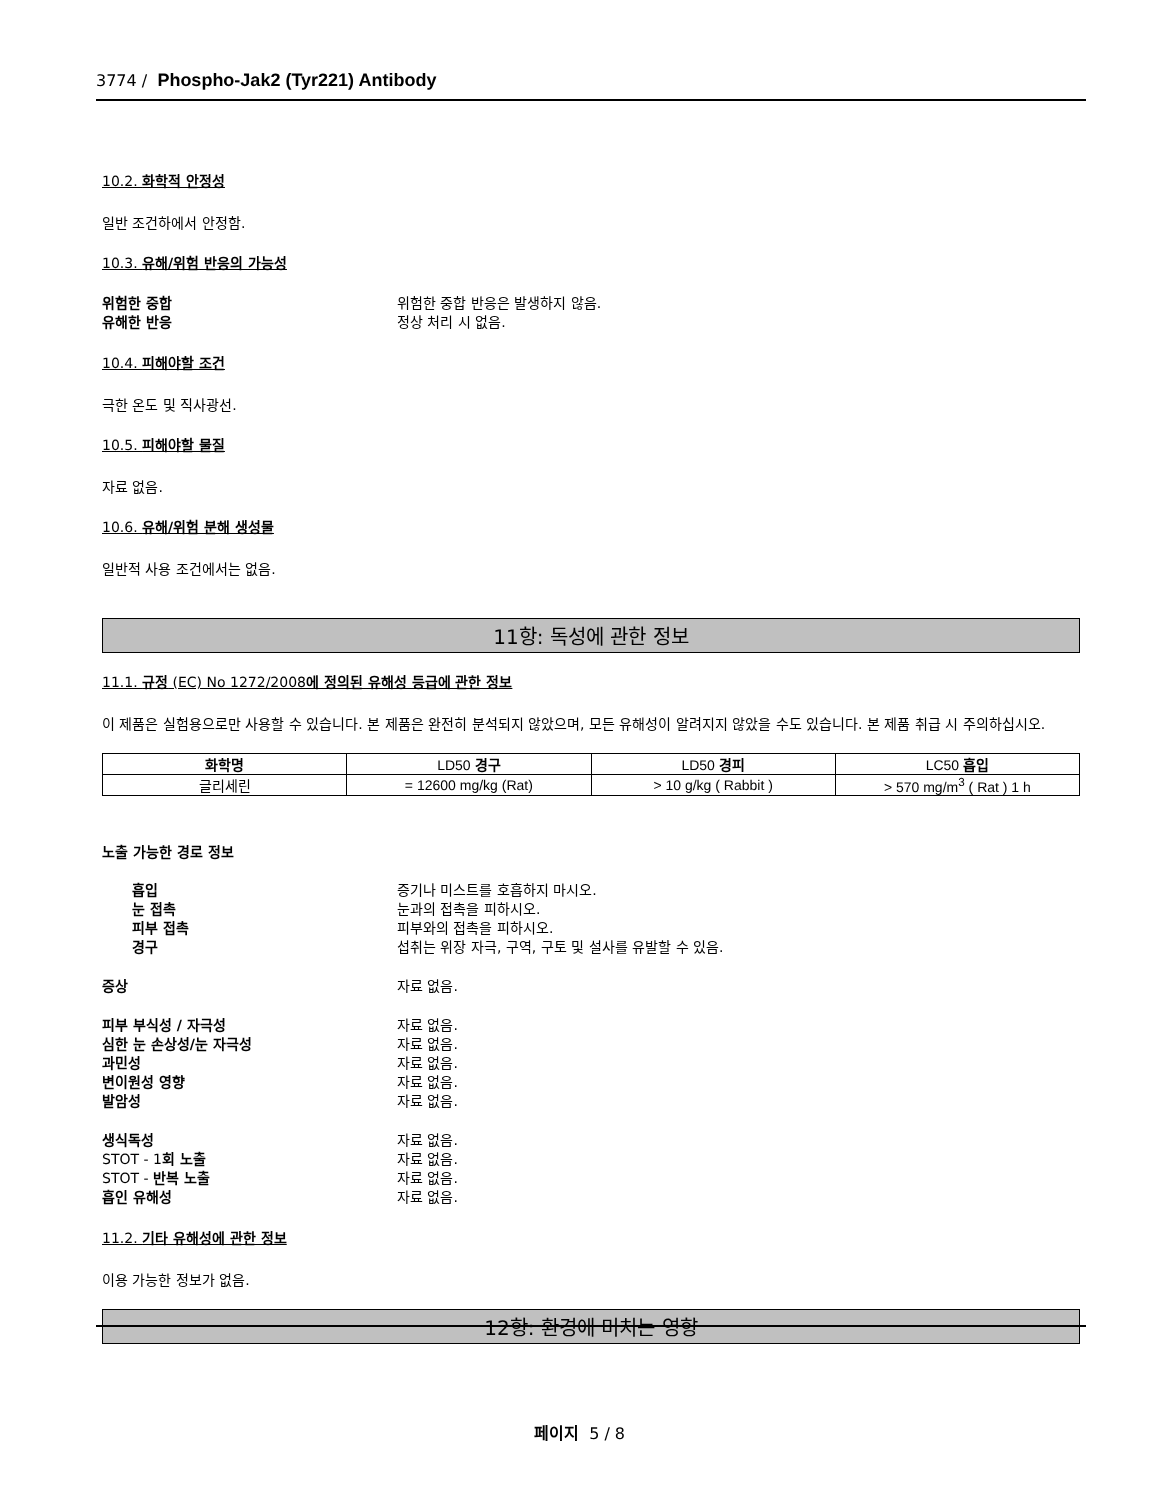3774 / Phospho-Jak2 (Tyr221) Antibody
10.2. 화학적 안정성
일반 조건하에서 안정함.
10.3. 유해/위험 반응의 가능성
위험한 중합 위험한 중합 반응은 발생하지 않음.
유해한 반응 정상 처리 시 없음.
10.4. 피해야할 조건
극한 온도 및 직사광선.
10.5. 피해야할 물질
자료 없음.
10.6. 유해/위험 분해 생성물
일반적 사용 조건에서는 없음.
11항: 독성에 관한 정보
11.1. 규정 (EC) No 1272/2008에 정의된 유해성 등급에 관한 정보
이 제품은 실험용으로만 사용할 수 있습니다. 본 제품은 완전히 분석되지 않았으며, 모든 유해성이 알려지지 않았을 수도 있습니다. 본 제품 취급 시 주의하십시오.
| 화학명 | LD50 경구 | LD50 경피 | LC50 흡입 |
| --- | --- | --- | --- |
| 글리세린 | = 12600 mg/kg (Rat) | > 10 g/kg ( Rabbit ) | > 570 mg/m<sup>3</sup> ( Rat ) 1 h |
노출 가능한 경로 정보
흡입 증기나 미스트를 호흡하지 마시오.
눈 접촉 눈과의 접촉을 피하시오.
피부 접촉 피부와의 접촉을 피하시오.
경구 섭취는 위장 자극, 구역, 구토 및 설사를 유발할 수 있음.
증상 자료 없음.
피부 부식성 / 자극성 자료 없음.
심한 눈 손상성/눈 자극성 자료 없음.
과민성 자료 없음.
변이원성 영향 자료 없음.
발암성 자료 없음.
생식독성 자료 없음.
STOT - 1회 노출 자료 없음.
STOT - 반복 노출 자료 없음.
흡인 유해성 자료 없음.
11.2. 기타 유해성에 관한 정보
이용 가능한 정보가 없음.
12항: 환경에 미치는 영향
페이지 5 / 8